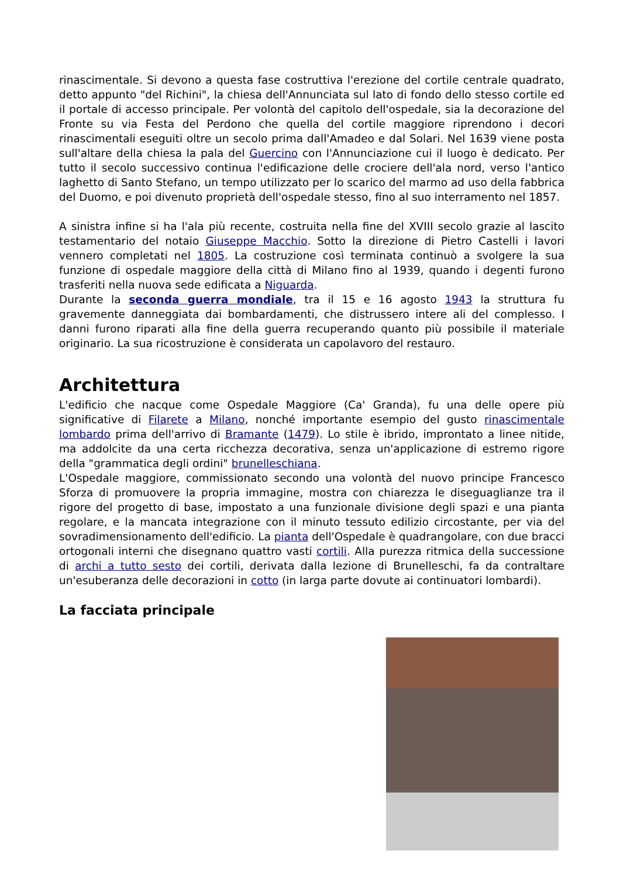rinascimentale. Si devono a questa fase costruttiva l'erezione del cortile centrale quadrato, detto appunto "del Richini", la chiesa dell'Annunciata sul lato di fondo dello stesso cortile ed il portale di accesso principale. Per volontà del capitolo dell'ospedale, sia la decorazione del Fronte su via Festa del Perdono che quella del cortile maggiore riprendono i decori rinascimentali eseguiti oltre un secolo prima dall'Amadeo e dal Solari. Nel 1639 viene posta sull'altare della chiesa la pala del Guercino con l'Annunciazione cui il luogo è dedicato. Per tutto il secolo successivo continua l'edificazione delle crociere dell'ala nord, verso l'antico laghetto di Santo Stefano, un tempo utilizzato per lo scarico del marmo ad uso della fabbrica del Duomo, e poi divenuto proprietà dell'ospedale stesso, fino al suo interramento nel 1857.
A sinistra infine si ha l'ala più recente, costruita nella fine del XVIII secolo grazie al lascito testamentario del notaio Giuseppe Macchio. Sotto la direzione di Pietro Castelli i lavori vennero completati nel 1805. La costruzione così terminata continuò a svolgere la sua funzione di ospedale maggiore della città di Milano fino al 1939, quando i degenti furono trasferiti nella nuova sede edificata a Niguarda.
Durante la seconda guerra mondiale, tra il 15 e 16 agosto 1943 la struttura fu gravemente danneggiata dai bombardamenti, che distrussero intere ali del complesso. I danni furono riparati alla fine della guerra recuperando quanto più possibile il materiale originario. La sua ricostruzione è considerata un capolavoro del restauro.
Architettura
L'edificio che nacque come Ospedale Maggiore (Ca' Granda), fu una delle opere più significative di Filarete a Milano, nonché importante esempio del gusto rinascimentale lombardo prima dell'arrivo di Bramante (1479). Lo stile è ibrido, improntato a linee nitide, ma addolcite da una certa ricchezza decorativa, senza un'applicazione di estremo rigore della "grammatica degli ordini" brunelleschiana.
L'Ospedale maggiore, commissionato secondo una volontà del nuovo principe Francesco Sforza di promuovere la propria immagine, mostra con chiarezza le diseguaglianze tra il rigore del progetto di base, impostato a una funzionale divisione degli spazi e una pianta regolare, e la mancata integrazione con il minuto tessuto edilizio circostante, per via del sovradimensionamento dell'edificio. La pianta dell'Ospedale è quadrangolare, con due bracci ortogonali interni che disegnano quattro vasti cortili. Alla purezza ritmica della successione di archi a tutto sesto dei cortili, derivata dalla lezione di Brunelleschi, fa da contraltare un'esuberanza delle decorazioni in cotto (in larga parte dovute ai continuatori lombardi).
La facciata principale